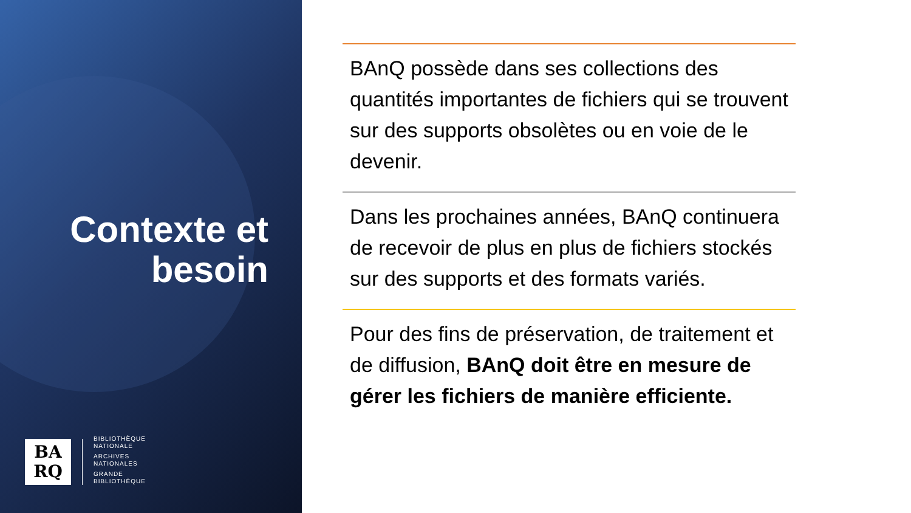Contexte et
besoin
BA
RQ
BIBLIOTHÈQUE
NATIONALE
ARCHIVES
NATIONALES
GRANDE
BIBLIOTHÈQUE
BAnQ possède dans ses collections des quantités importantes de fichiers qui se trouvent sur des supports obsolètes ou en voie de le devenir.
Dans les prochaines années, BAnQ continuera de recevoir de plus en plus de fichiers stockés sur des supports et des formats variés.
Pour des fins de préservation, de traitement et de diffusion, BAnQ doit être en mesure de gérer les fichiers de manière efficiente.